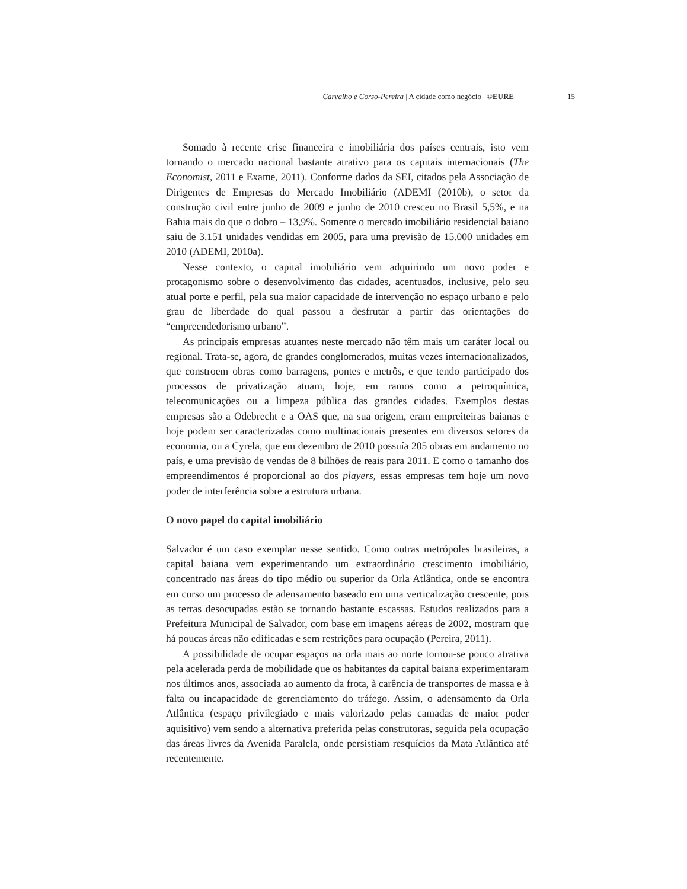Carvalho e Corso-Pereira | A cidade como negócio | ©EURE 15
Somado à recente crise financeira e imobiliária dos países centrais, isto vem tornando o mercado nacional bastante atrativo para os capitais internacionais (The Economist, 2011 e Exame, 2011). Conforme dados da SEI, citados pela Associação de Dirigentes de Empresas do Mercado Imobiliário (ADEMI (2010b), o setor da construção civil entre junho de 2009 e junho de 2010 cresceu no Brasil 5,5%, e na Bahia mais do que o dobro – 13,9%. Somente o mercado imobiliário residencial baiano saiu de 3.151 unidades vendidas em 2005, para uma previsão de 15.000 unidades em 2010 (ADEMI, 2010a).
Nesse contexto, o capital imobiliário vem adquirindo um novo poder e protagonismo sobre o desenvolvimento das cidades, acentuados, inclusive, pelo seu atual porte e perfil, pela sua maior capacidade de intervenção no espaço urbano e pelo grau de liberdade do qual passou a desfrutar a partir das orientações do “empreendedorismo urbano”.
As principais empresas atuantes neste mercado não têm mais um caráter local ou regional. Trata-se, agora, de grandes conglomerados, muitas vezes internacionalizados, que constroem obras como barragens, pontes e metrôs, e que tendo participado dos processos de privatização atuam, hoje, em ramos como a petroquímica, telecomunicações ou a limpeza pública das grandes cidades. Exemplos destas empresas são a Odebrecht e a OAS que, na sua origem, eram empreiteiras baianas e hoje podem ser caracterizadas como multinacionais presentes em diversos setores da economia, ou a Cyrela, que em dezembro de 2010 possuía 205 obras em andamento no país, e uma previsão de vendas de 8 bilhões de reais para 2011. E como o tamanho dos empreendimentos é proporcional ao dos players, essas empresas tem hoje um novo poder de interferência sobre a estrutura urbana.
O novo papel do capital imobiliário
Salvador é um caso exemplar nesse sentido. Como outras metrópoles brasileiras, a capital baiana vem experimentando um extraordinário crescimento imobiliário, concentrado nas áreas do tipo médio ou superior da Orla Atlântica, onde se encontra em curso um processo de adensamento baseado em uma verticalização crescente, pois as terras desocupadas estão se tornando bastante escassas. Estudos realizados para a Prefeitura Municipal de Salvador, com base em imagens aéreas de 2002, mostram que há poucas áreas não edificadas e sem restrições para ocupação (Pereira, 2011).
A possibilidade de ocupar espaços na orla mais ao norte tornou-se pouco atrativa pela acelerada perda de mobilidade que os habitantes da capital baiana experimentaram nos últimos anos, associada ao aumento da frota, à carência de transportes de massa e à falta ou incapacidade de gerenciamento do tráfego. Assim, o adensamento da Orla Atlântica (espaço privilegiado e mais valorizado pelas camadas de maior poder aquisitivo) vem sendo a alternativa preferida pelas construtoras, seguida pela ocupação das áreas livres da Avenida Paralela, onde persistiam resquícios da Mata Atlântica até recentemente.